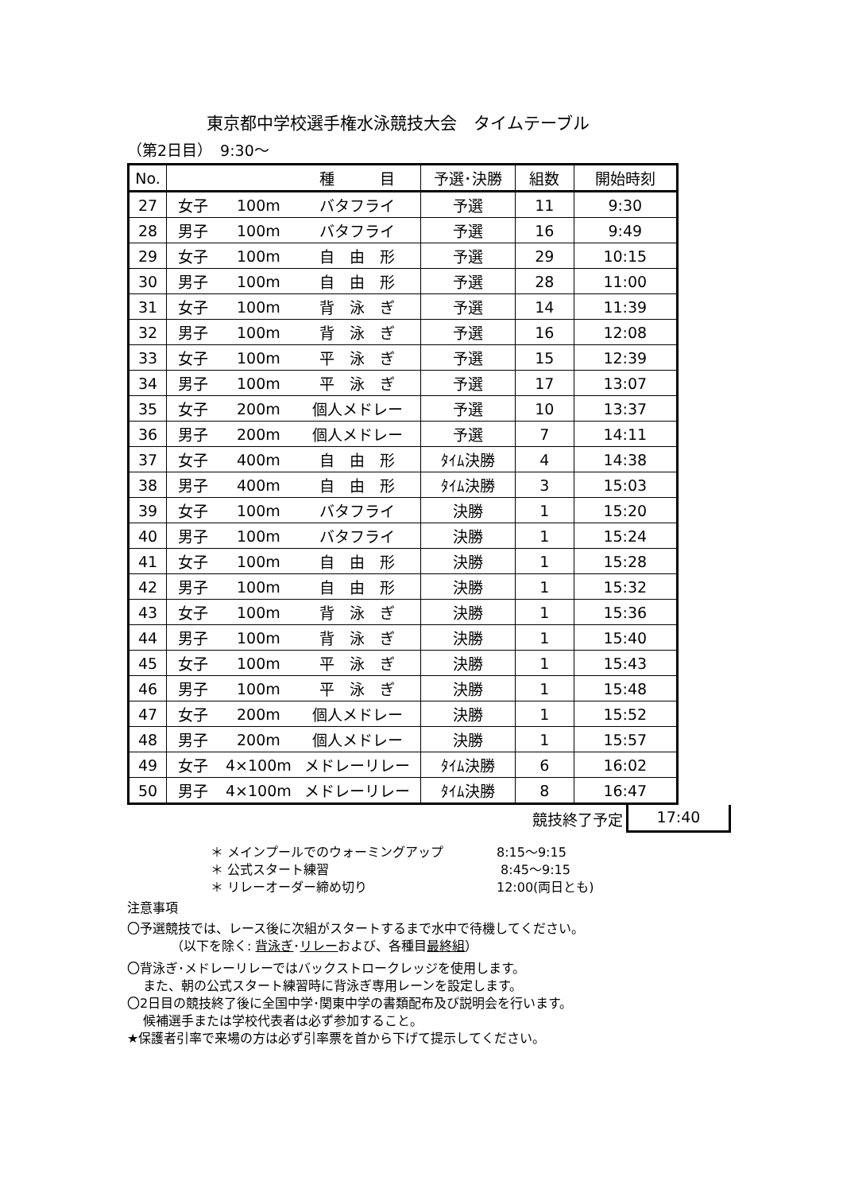東京都中学校選手権水泳競技大会　タイムテーブル
（第2日目）　9:30～
| No. | | | 種 目 | 予選･決勝 | 組数 | 開始時刻 |
| --- | --- | --- | --- | --- | --- | --- |
| 27 | 女子 | 100m | バタフライ | 予選 | 11 | 9:30 |
| 28 | 男子 | 100m | バタフライ | 予選 | 16 | 9:49 |
| 29 | 女子 | 100m | 自 由 形 | 予選 | 29 | 10:15 |
| 30 | 男子 | 100m | 自 由 形 | 予選 | 28 | 11:00 |
| 31 | 女子 | 100m | 背 泳 ぎ | 予選 | 14 | 11:39 |
| 32 | 男子 | 100m | 背 泳 ぎ | 予選 | 16 | 12:08 |
| 33 | 女子 | 100m | 平 泳 ぎ | 予選 | 15 | 12:39 |
| 34 | 男子 | 100m | 平 泳 ぎ | 予選 | 17 | 13:07 |
| 35 | 女子 | 200m | 個人メドレー | 予選 | 10 | 13:37 |
| 36 | 男子 | 200m | 個人メドレー | 予選 | 7 | 14:11 |
| 37 | 女子 | 400m | 自 由 形 | ﾀｲﾑ決勝 | 4 | 14:38 |
| 38 | 男子 | 400m | 自 由 形 | ﾀｲﾑ決勝 | 3 | 15:03 |
| 39 | 女子 | 100m | バタフライ | 決勝 | 1 | 15:20 |
| 40 | 男子 | 100m | バタフライ | 決勝 | 1 | 15:24 |
| 41 | 女子 | 100m | 自 由 形 | 決勝 | 1 | 15:28 |
| 42 | 男子 | 100m | 自 由 形 | 決勝 | 1 | 15:32 |
| 43 | 女子 | 100m | 背 泳 ぎ | 決勝 | 1 | 15:36 |
| 44 | 男子 | 100m | 背 泳 ぎ | 決勝 | 1 | 15:40 |
| 45 | 女子 | 100m | 平 泳 ぎ | 決勝 | 1 | 15:43 |
| 46 | 男子 | 100m | 平 泳 ぎ | 決勝 | 1 | 15:48 |
| 47 | 女子 | 200m | 個人メドレー | 決勝 | 1 | 15:52 |
| 48 | 男子 | 200m | 個人メドレー | 決勝 | 1 | 15:57 |
| 49 | 女子 | 4×100m | メドレーリレー | ﾀｲﾑ決勝 | 6 | 16:02 |
| 50 | 男子 | 4×100m | メドレーリレー | ﾀｲﾑ決勝 | 8 | 16:47 |
競技終了予定 17:40
＊ メインプールでのウォーミングアップ 8:15～9:15
＊ 公式スタート練習 8:45～9:15
＊ リレーオーダー締め切り 12:00(両日とも)
注意事項
〇予選競技では、レース後に次組がスタートするまで水中で待機してください。
（以下を除く: 背泳ぎ･リレーおよび、各種目最終組）
〇背泳ぎ･メドレーリレーではバックストロークレッジを使用します。
また、朝の公式スタート練習時に背泳ぎ専用レーンを設定します。
〇2日目の競技終了後に全国中学･関東中学の書類配布及び説明会を行います。
候補選手または学校代表者は必ず参加すること。
★保護者引率で来場の方は必ず引率票を首から下げて提示してください。